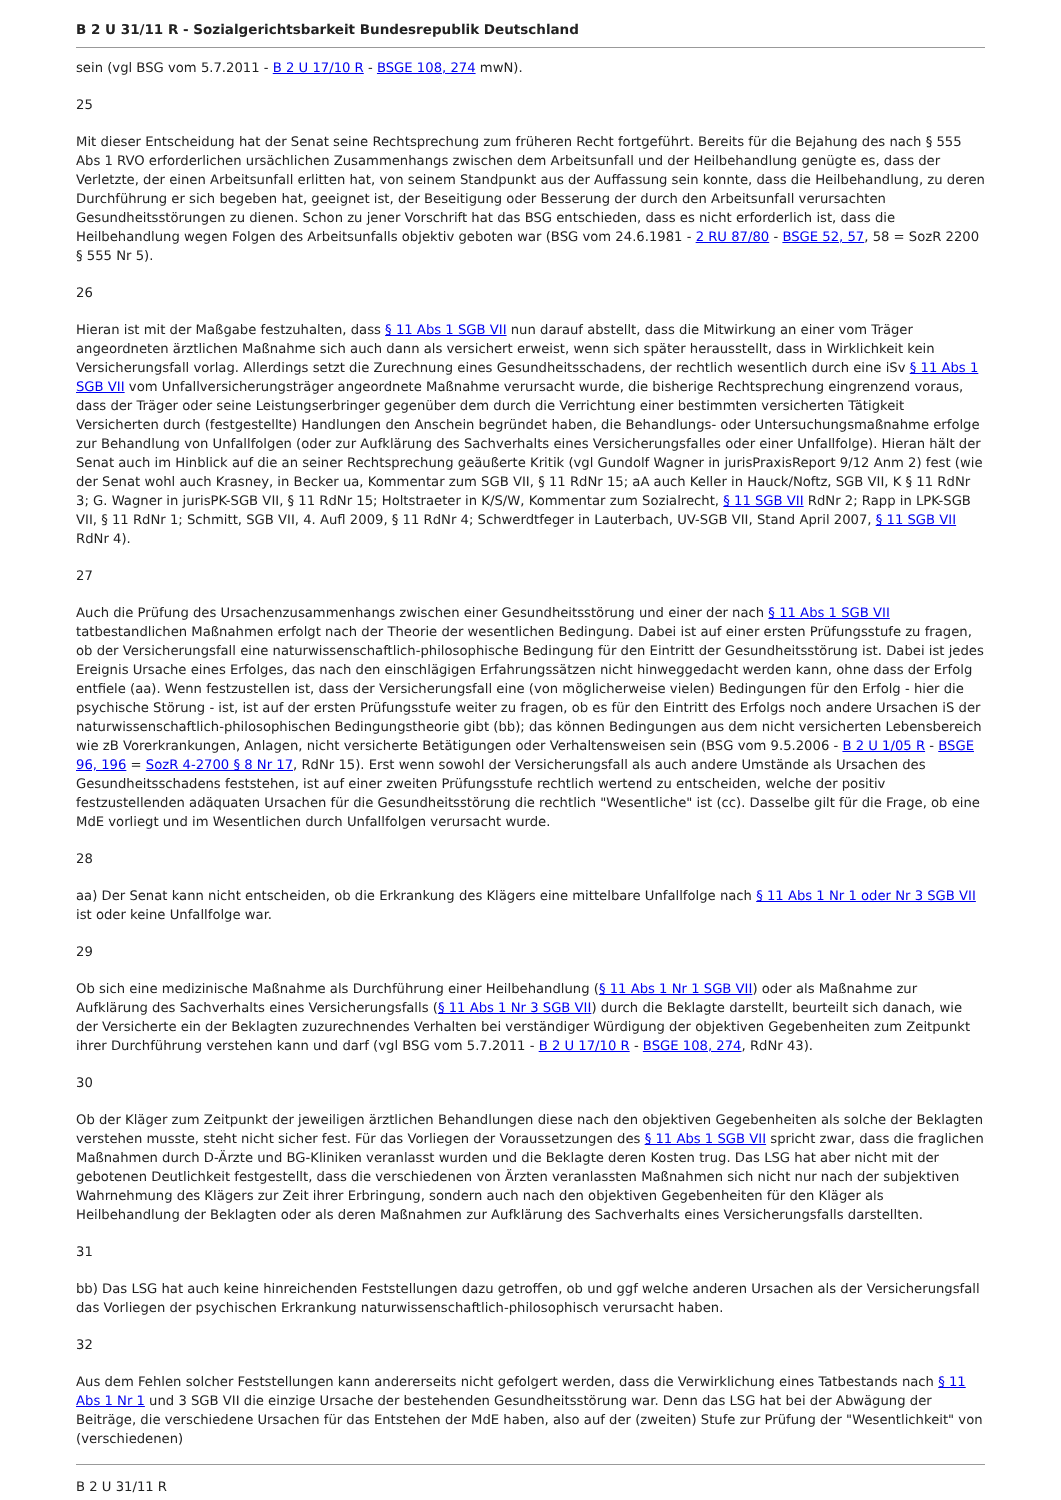B 2 U 31/11 R - Sozialgerichtsbarkeit Bundesrepublik Deutschland
sein (vgl BSG vom 5.7.2011 - B 2 U 17/10 R - BSGE 108, 274 mwN).
25
Mit dieser Entscheidung hat der Senat seine Rechtsprechung zum früheren Recht fortgeführt. Bereits für die Bejahung des nach § 555 Abs 1 RVO erforderlichen ursächlichen Zusammenhangs zwischen dem Arbeitsunfall und der Heilbehandlung genügte es, dass der Verletzte, der einen Arbeitsunfall erlitten hat, von seinem Standpunkt aus der Auffassung sein konnte, dass die Heilbehandlung, zu deren Durchführung er sich begeben hat, geeignet ist, der Beseitigung oder Besserung der durch den Arbeitsunfall verursachten Gesundheitsstörungen zu dienen. Schon zu jener Vorschrift hat das BSG entschieden, dass es nicht erforderlich ist, dass die Heilbehandlung wegen Folgen des Arbeitsunfalls objektiv geboten war (BSG vom 24.6.1981 - 2 RU 87/80 - BSGE 52, 57, 58 = SozR 2200 § 555 Nr 5).
26
Hieran ist mit der Maßgabe festzuhalten, dass § 11 Abs 1 SGB VII nun darauf abstellt, dass die Mitwirkung an einer vom Träger angeordneten ärztlichen Maßnahme sich auch dann als versichert erweist, wenn sich später herausstellt, dass in Wirklichkeit kein Versicherungsfall vorlag. Allerdings setzt die Zurechnung eines Gesundheitsschadens, der rechtlich wesentlich durch eine iSv § 11 Abs 1 SGB VII vom Unfallversicherungsträger angeordnete Maßnahme verursacht wurde, die bisherige Rechtsprechung eingrenzend voraus, dass der Träger oder seine Leistungserbringer gegenüber dem durch die Verrichtung einer bestimmten versicherten Tätigkeit Versicherten durch (festgestellte) Handlungen den Anschein begründet haben, die Behandlungs- oder Untersuchungsmaßnahme erfolge zur Behandlung von Unfallfolgen (oder zur Aufklärung des Sachverhalts eines Versicherungsfalles oder einer Unfallfolge). Hieran hält der Senat auch im Hinblick auf die an seiner Rechtsprechung geäußerte Kritik (vgl Gundolf Wagner in jurisPraxisReport 9/12 Anm 2) fest (wie der Senat wohl auch Krasney, in Becker ua, Kommentar zum SGB VII, § 11 RdNr 15; aA auch Keller in Hauck/Noftz, SGB VII, K § 11 RdNr 3; G. Wagner in jurisPK-SGB VII, § 11 RdNr 15; Holtstraeter in K/S/W, Kommentar zum Sozialrecht, § 11 SGB VII RdNr 2; Rapp in LPK-SGB VII, § 11 RdNr 1; Schmitt, SGB VII, 4. Aufl 2009, § 11 RdNr 4; Schwerdtfeger in Lauterbach, UV-SGB VII, Stand April 2007, § 11 SGB VII RdNr 4).
27
Auch die Prüfung des Ursachenzusammenhangs zwischen einer Gesundheitsstörung und einer der nach § 11 Abs 1 SGB VII tatbestandlichen Maßnahmen erfolgt nach der Theorie der wesentlichen Bedingung. Dabei ist auf einer ersten Prüfungsstufe zu fragen, ob der Versicherungsfall eine naturwissenschaftlich-philosophische Bedingung für den Eintritt der Gesundheitsstörung ist. Dabei ist jedes Ereignis Ursache eines Erfolges, das nach den einschlägigen Erfahrungssätzen nicht hinweggedacht werden kann, ohne dass der Erfolg entfiele (aa). Wenn festzustellen ist, dass der Versicherungsfall eine (von möglicherweise vielen) Bedingungen für den Erfolg - hier die psychische Störung - ist, ist auf der ersten Prüfungsstufe weiter zu fragen, ob es für den Eintritt des Erfolgs noch andere Ursachen iS der naturwissenschaftlich-philosophischen Bedingungstheorie gibt (bb); das können Bedingungen aus dem nicht versicherten Lebensbereich wie zB Vorerkrankungen, Anlagen, nicht versicherte Betätigungen oder Verhaltensweisen sein (BSG vom 9.5.2006 - B 2 U 1/05 R - BSGE 96, 196 = SozR 4-2700 § 8 Nr 17, RdNr 15). Erst wenn sowohl der Versicherungsfall als auch andere Umstände als Ursachen des Gesundheitsschadens feststehen, ist auf einer zweiten Prüfungsstufe rechtlich wertend zu entscheiden, welche der positiv festzustellenden adäquaten Ursachen für die Gesundheitsstörung die rechtlich "Wesentliche" ist (cc). Dasselbe gilt für die Frage, ob eine MdE vorliegt und im Wesentlichen durch Unfallfolgen verursacht wurde.
28
aa) Der Senat kann nicht entscheiden, ob die Erkrankung des Klägers eine mittelbare Unfallfolge nach § 11 Abs 1 Nr 1 oder Nr 3 SGB VII ist oder keine Unfallfolge war.
29
Ob sich eine medizinische Maßnahme als Durchführung einer Heilbehandlung (§ 11 Abs 1 Nr 1 SGB VII) oder als Maßnahme zur Aufklärung des Sachverhalts eines Versicherungsfalls (§ 11 Abs 1 Nr 3 SGB VII) durch die Beklagte darstellt, beurteilt sich danach, wie der Versicherte ein der Beklagten zuzurechnendes Verhalten bei verständiger Würdigung der objektiven Gegebenheiten zum Zeitpunkt ihrer Durchführung verstehen kann und darf (vgl BSG vom 5.7.2011 - B 2 U 17/10 R - BSGE 108, 274, RdNr 43).
30
Ob der Kläger zum Zeitpunkt der jeweiligen ärztlichen Behandlungen diese nach den objektiven Gegebenheiten als solche der Beklagten verstehen musste, steht nicht sicher fest. Für das Vorliegen der Voraussetzungen des § 11 Abs 1 SGB VII spricht zwar, dass die fraglichen Maßnahmen durch D-Ärzte und BG-Kliniken veranlasst wurden und die Beklagte deren Kosten trug. Das LSG hat aber nicht mit der gebotenen Deutlichkeit festgestellt, dass die verschiedenen von Ärzten veranlassten Maßnahmen sich nicht nur nach der subjektiven Wahrnehmung des Klägers zur Zeit ihrer Erbringung, sondern auch nach den objektiven Gegebenheiten für den Kläger als Heilbehandlung der Beklagten oder als deren Maßnahmen zur Aufklärung des Sachverhalts eines Versicherungsfalls darstellten.
31
bb) Das LSG hat auch keine hinreichenden Feststellungen dazu getroffen, ob und ggf welche anderen Ursachen als der Versicherungsfall das Vorliegen der psychischen Erkrankung naturwissenschaftlich-philosophisch verursacht haben.
32
Aus dem Fehlen solcher Feststellungen kann andererseits nicht gefolgert werden, dass die Verwirklichung eines Tatbestands nach § 11 Abs 1 Nr 1 und 3 SGB VII die einzige Ursache der bestehenden Gesundheitsstörung war. Denn das LSG hat bei der Abwägung der Beiträge, die verschiedene Ursachen für das Entstehen der MdE haben, also auf der (zweiten) Stufe zur Prüfung der "Wesentlichkeit" von (verschiedenen)
B 2 U 31/11 R